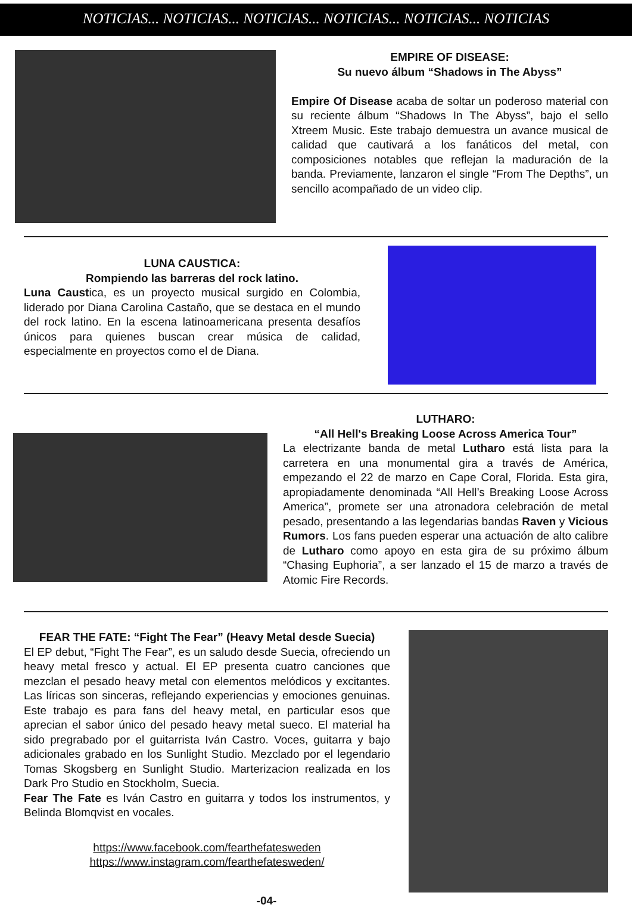NOTICIAS... NOTICIAS... NOTICIAS... NOTICIAS... NOTICIAS... NOTICIAS
EMPIRE OF DISEASE:
Su nuevo álbum “Shadows in The Abyss”
Empire Of Disease acaba de soltar un poderoso material con su reciente álbum “Shadows In The Abyss”, bajo el sello Xtreem Music. Este trabajo demuestra un avance musical de calidad que cautivará a los fanáticos del metal, con composiciones notables que reflejan la maduración de la banda. Previamente, lanzaron el single “From The Depths”, un sencillo acompañado de un video clip.
LUNA CAUSTICA:
Rompiendo las barreras del rock latino.
Luna Caustica, es un proyecto musical surgido en Colombia, liderado por Diana Carolina Castaño, que se destaca en el mundo del rock latino. En la escena latinoamericana presenta desafíos únicos para quienes buscan crear música de calidad, especialmente en proyectos como el de Diana.
LUTHARO:
“All Hell's Breaking Loose Across America Tour”
La electrizante banda de metal Lutharo está lista para la carretera en una monumental gira a través de América, empezando el 22 de marzo en Cape Coral, Florida. Esta gira, apropiadamente denominada “All Hell’s Breaking Loose Across America”, promete ser una atronadora celebración de metal pesado, presentando a las legendarias bandas Raven y Vicious Rumors. Los fans pueden esperar una actuación de alto calibre de Lutharo como apoyo en esta gira de su próximo álbum “Chasing Euphoria”, a ser lanzado el 15 de marzo a través de Atomic Fire Records.
FEAR THE FATE: “Fight The Fear” (Heavy Metal desde Suecia)
El EP debut, “Fight The Fear”, es un saludo desde Suecia, ofreciendo un heavy metal fresco y actual. El EP presenta cuatro canciones que mezclan el pesado heavy metal con elementos melódicos y excitantes. Las líricas son sinceras, reflejando experiencias y emociones genuinas. Este trabajo es para fans del heavy metal, en particular esos que aprecian el sabor único del pesado heavy metal sueco. El material ha sido pregrabado por el guitarrista Iván Castro. Voces, guitarra y bajo adicionales grabado en los Sunlight Studio. Mezclado por el legendario Tomas Skogsberg en Sunlight Studio. Marterizacion realizada en los Dark Pro Studio en Stockholm, Suecia.
Fear The Fate es Iván Castro en guitarra y todos los instrumentos, y Belinda Blomqvist en vocales.
https://www.facebook.com/fearthefatesweden
https://www.instagram.com/fearthefatesweden/
-04-